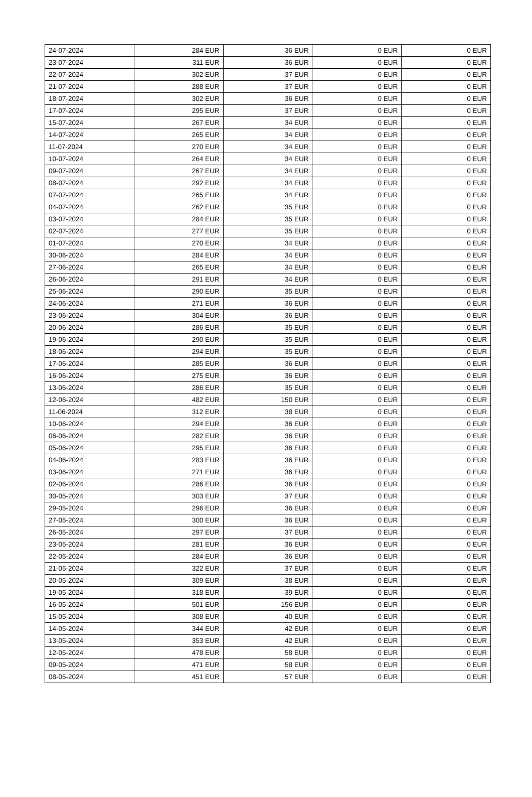| 24-07-2024 | 284 EUR | 36 EUR | 0 EUR | 0 EUR |
| 23-07-2024 | 311 EUR | 36 EUR | 0 EUR | 0 EUR |
| 22-07-2024 | 302 EUR | 37 EUR | 0 EUR | 0 EUR |
| 21-07-2024 | 288 EUR | 37 EUR | 0 EUR | 0 EUR |
| 18-07-2024 | 302 EUR | 36 EUR | 0 EUR | 0 EUR |
| 17-07-2024 | 295 EUR | 37 EUR | 0 EUR | 0 EUR |
| 15-07-2024 | 267 EUR | 34 EUR | 0 EUR | 0 EUR |
| 14-07-2024 | 265 EUR | 34 EUR | 0 EUR | 0 EUR |
| 11-07-2024 | 270 EUR | 34 EUR | 0 EUR | 0 EUR |
| 10-07-2024 | 264 EUR | 34 EUR | 0 EUR | 0 EUR |
| 09-07-2024 | 267 EUR | 34 EUR | 0 EUR | 0 EUR |
| 08-07-2024 | 292 EUR | 34 EUR | 0 EUR | 0 EUR |
| 07-07-2024 | 265 EUR | 34 EUR | 0 EUR | 0 EUR |
| 04-07-2024 | 262 EUR | 35 EUR | 0 EUR | 0 EUR |
| 03-07-2024 | 284 EUR | 35 EUR | 0 EUR | 0 EUR |
| 02-07-2024 | 277 EUR | 35 EUR | 0 EUR | 0 EUR |
| 01-07-2024 | 270 EUR | 34 EUR | 0 EUR | 0 EUR |
| 30-06-2024 | 284 EUR | 34 EUR | 0 EUR | 0 EUR |
| 27-06-2024 | 265 EUR | 34 EUR | 0 EUR | 0 EUR |
| 26-06-2024 | 291 EUR | 34 EUR | 0 EUR | 0 EUR |
| 25-06-2024 | 290 EUR | 35 EUR | 0 EUR | 0 EUR |
| 24-06-2024 | 271 EUR | 36 EUR | 0 EUR | 0 EUR |
| 23-06-2024 | 304 EUR | 36 EUR | 0 EUR | 0 EUR |
| 20-06-2024 | 286 EUR | 35 EUR | 0 EUR | 0 EUR |
| 19-06-2024 | 290 EUR | 35 EUR | 0 EUR | 0 EUR |
| 18-06-2024 | 294 EUR | 35 EUR | 0 EUR | 0 EUR |
| 17-06-2024 | 285 EUR | 36 EUR | 0 EUR | 0 EUR |
| 16-06-2024 | 275 EUR | 36 EUR | 0 EUR | 0 EUR |
| 13-06-2024 | 286 EUR | 35 EUR | 0 EUR | 0 EUR |
| 12-06-2024 | 482 EUR | 150 EUR | 0 EUR | 0 EUR |
| 11-06-2024 | 312 EUR | 38 EUR | 0 EUR | 0 EUR |
| 10-06-2024 | 294 EUR | 36 EUR | 0 EUR | 0 EUR |
| 06-06-2024 | 282 EUR | 36 EUR | 0 EUR | 0 EUR |
| 05-06-2024 | 295 EUR | 36 EUR | 0 EUR | 0 EUR |
| 04-06-2024 | 283 EUR | 36 EUR | 0 EUR | 0 EUR |
| 03-06-2024 | 271 EUR | 36 EUR | 0 EUR | 0 EUR |
| 02-06-2024 | 286 EUR | 36 EUR | 0 EUR | 0 EUR |
| 30-05-2024 | 303 EUR | 37 EUR | 0 EUR | 0 EUR |
| 29-05-2024 | 296 EUR | 36 EUR | 0 EUR | 0 EUR |
| 27-05-2024 | 300 EUR | 36 EUR | 0 EUR | 0 EUR |
| 26-05-2024 | 297 EUR | 37 EUR | 0 EUR | 0 EUR |
| 23-05-2024 | 281 EUR | 36 EUR | 0 EUR | 0 EUR |
| 22-05-2024 | 284 EUR | 36 EUR | 0 EUR | 0 EUR |
| 21-05-2024 | 322 EUR | 37 EUR | 0 EUR | 0 EUR |
| 20-05-2024 | 309 EUR | 38 EUR | 0 EUR | 0 EUR |
| 19-05-2024 | 318 EUR | 39 EUR | 0 EUR | 0 EUR |
| 16-05-2024 | 501 EUR | 156 EUR | 0 EUR | 0 EUR |
| 15-05-2024 | 308 EUR | 40 EUR | 0 EUR | 0 EUR |
| 14-05-2024 | 344 EUR | 42 EUR | 0 EUR | 0 EUR |
| 13-05-2024 | 353 EUR | 42 EUR | 0 EUR | 0 EUR |
| 12-05-2024 | 478 EUR | 58 EUR | 0 EUR | 0 EUR |
| 09-05-2024 | 471 EUR | 58 EUR | 0 EUR | 0 EUR |
| 08-05-2024 | 451 EUR | 57 EUR | 0 EUR | 0 EUR |